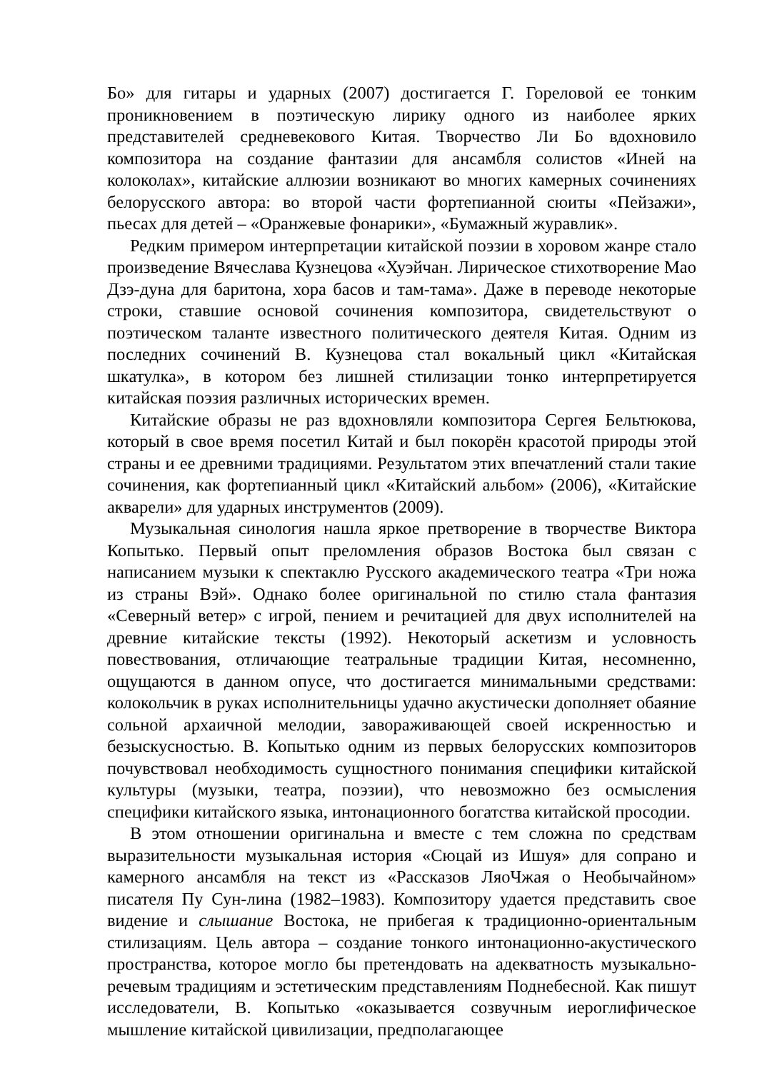Бо» для гитары и ударных (2007) достигается Г. Гореловой ее тонким проникновением в поэтическую лирику одного из наиболее ярких представителей средневекового Китая. Творчество Ли Бо вдохновило композитора на создание фантазии для ансамбля солистов «Иней на колоколах», китайские аллюзии возникают во многих камерных сочинениях белорусского автора: во второй части фортепианной сюиты «Пейзажи», пьесах для детей – «Оранжевые фонарики», «Бумажный журавлик».
Редким примером интерпретации китайской поэзии в хоровом жанре стало произведение Вячеслава Кузнецова «Хуэйчан. Лирическое стихотворение Мао Дзэ-дуна для баритона, хора басов и там-тама». Даже в переводе некоторые строки, ставшие основой сочинения композитора, свидетельствуют о поэтическом таланте известного политического деятеля Китая. Одним из последних сочинений В. Кузнецова стал вокальный цикл «Китайская шкатулка», в котором без лишней стилизации тонко интерпретируется китайская поэзия различных исторических времен.
Китайские образы не раз вдохновляли композитора Сергея Бельтюкова, который в свое время посетил Китай и был покорён красотой природы этой страны и ее древними традициями. Результатом этих впечатлений стали такие сочинения, как фортепианный цикл «Китайский альбом» (2006), «Китайские акварели» для ударных инструментов (2009).
Музыкальная синология нашла яркое претворение в творчестве Виктора Копытько. Первый опыт преломления образов Востока был связан с написанием музыки к спектаклю Русского академического театра «Три ножа из страны Вэй». Однако более оригинальной по стилю стала фантазия «Северный ветер» с игрой, пением и речитацией для двух исполнителей на древние китайские тексты (1992). Некоторый аскетизм и условность повествования, отличающие театральные традиции Китая, несомненно, ощущаются в данном опусе, что достигается минимальными средствами: колокольчик в руках исполнительницы удачно акустически дополняет обаяние сольной архаичной мелодии, завораживающей своей искренностью и безыскусностью. В. Копытько одним из первых белорусских композиторов почувствовал необходимость сущностного понимания специфики китайской культуры (музыки, театра, поэзии), что невозможно без осмысления специфики китайского языка, интонационного богатства китайской просодии.
В этом отношении оригинальна и вместе с тем сложна по средствам выразительности музыкальная история «Сюцай из Ишуя» для сопрано и камерного ансамбля на текст из «Рассказов ЛяоЧжая о Необычайном» писателя Пу Сун-лина (1982–1983). Композитору удается представить свое видение и слышание Востока, не прибегая к традиционно-ориентальным стилизациям. Цель автора – создание тонкого интонационно-акустического пространства, которое могло бы претендовать на адекватность музыкально-речевым традициям и эстетическим представлениям Поднебесной. Как пишут исследователи, В. Копытько «оказывается созвучным иероглифическое мышление китайской цивилизации, предполагающее